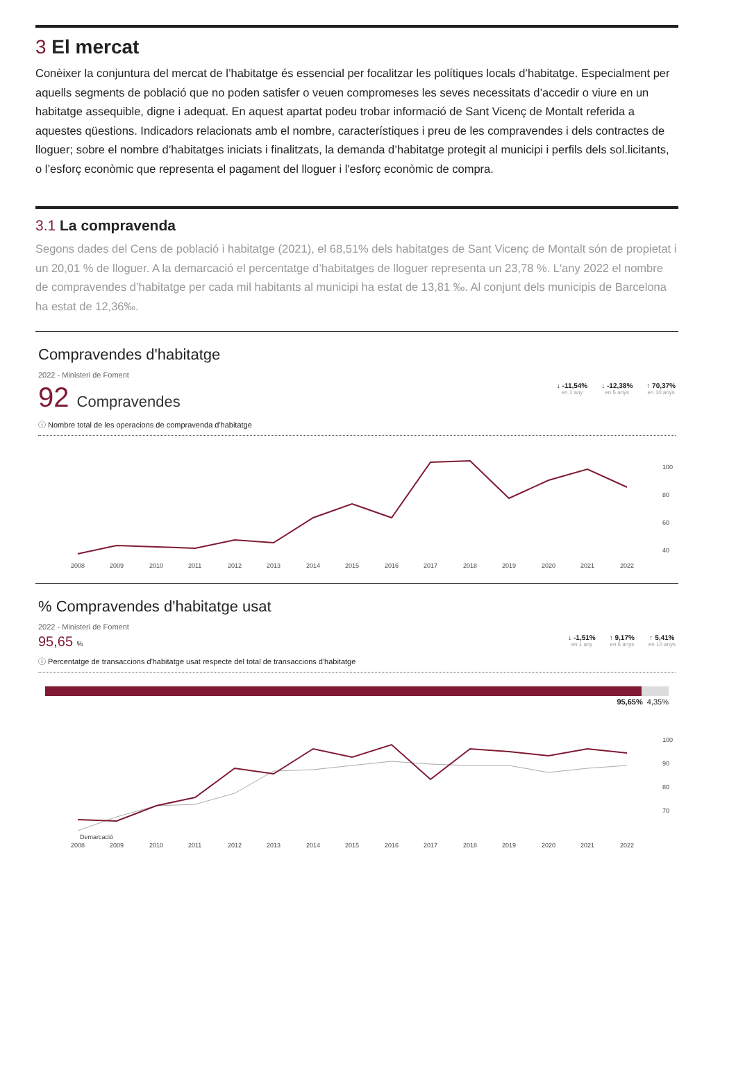3 El mercat
Conèixer la conjuntura del mercat de l’habitatge és essencial per focalitzar les polítiques locals d’habitatge. Especialment per aquells segments de població que no poden satisfer o veuen compromeses les seves necessitats d’accedir o viure en un habitatge assequible, digne i adequat. En aquest apartat podeu trobar informació de Sant Vicenç de Montalt referida a aquestes qüestions. Indicadors relacionats amb el nombre, característiques i preu de les compravendes i dels contractes de lloguer; sobre el nombre d’habitatges iniciats i finalitzats, la demanda d’habitatge protegit al municipi i perfils dels sol.licitants, o l’esforç econòmic que representa el pagament del lloguer i l'esforç econòmic de compra.
3.1 La compravenda
Segons dades del Cens de població i habitatge (2021), el 68,51% dels habitatges de Sant Vicenç de Montalt són de propietat i un 20,01 % de lloguer. A la demarcació el percentatge d’habitatges de lloguer representa un 23,78 %. L'any 2022 el nombre de compravendes d’habitatge per cada mil habitants al municipi ha estat de 13,81 ‰. Al conjunt dels municipis de Barcelona ha estat de 12,36‰.
Compravendes d'habitatge
2022 - Ministeri de Foment
92 Compravendes
↓ -11,54%
en 1 any
↓ -12,38%
en 5 anys
↑ 70,37%
en 10 anys
ⓘ Nombre total de les operacions de compravenda d'habitatge
100
80
60
40
2008
2009
2010
2011
2012
2013
2014
2015
2016
2017
2018
2019
2020
2021
2022
% Compravendes d'habitatge usat
2022 - Ministeri de Foment
95,65 % ↓ -1,51%
en 1 any
↑ 9,17%
en 5 anys
↑ 5,41%
en 10 anys
ⓘ Percentatge de transaccions d'habitatge usat respecte del total de transaccions d'habitatge
95,65% 4,35%
100
90
80
70
Demarcació
2008
2009
2010
2011
2012
2013
2014
2015
2016
2017
2018
2019
2020
2021
2022